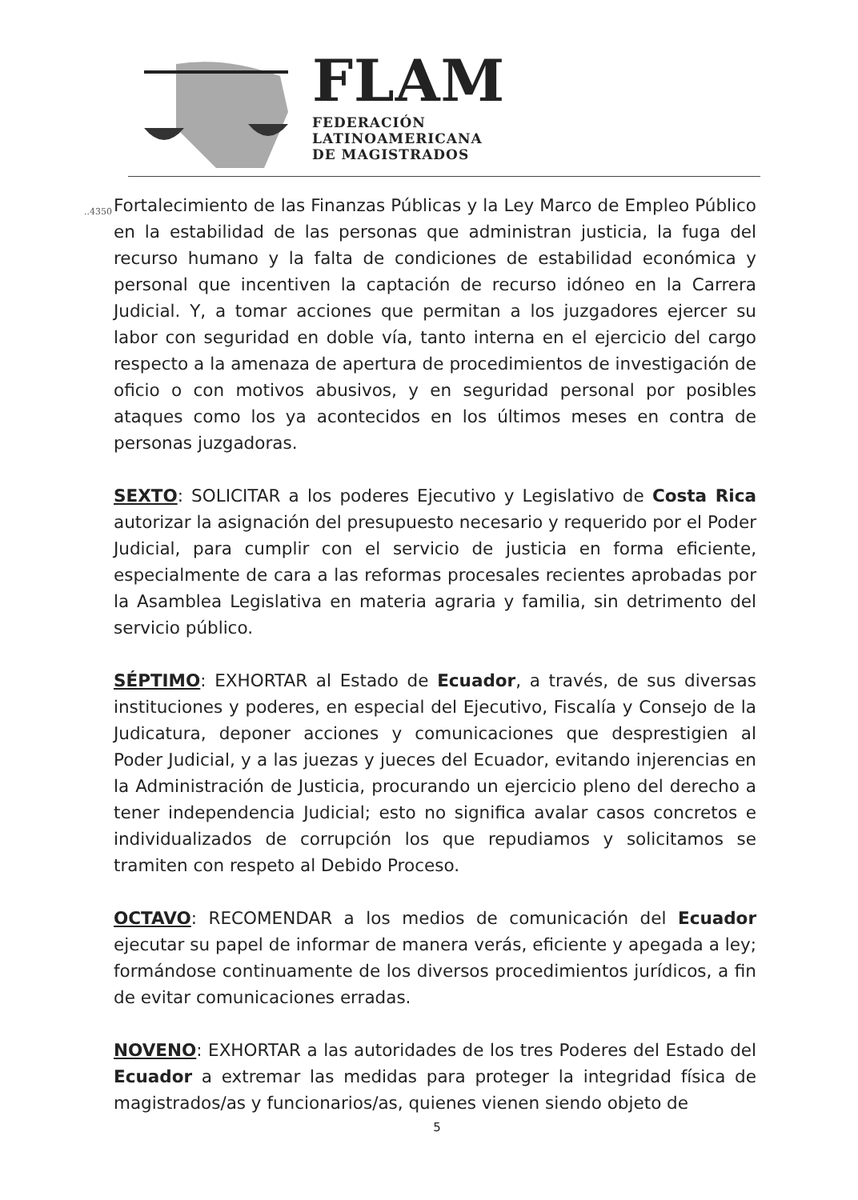FLAM
FEDERACIÓN
LATINOAMERICANA
DE MAGISTRADOS
..4350
Fortalecimiento de las Finanzas Públicas y la Ley Marco de Empleo Público en la estabilidad de las personas que administran justicia, la fuga del recurso humano y la falta de condiciones de estabilidad económica y personal que incentiven la captación de recurso idóneo en la Carrera Judicial. Y, a tomar acciones que permitan a los juzgadores ejercer su labor con seguridad en doble vía, tanto interna en el ejercicio del cargo respecto a la amenaza de apertura de procedimientos de investigación de oficio o con motivos abusivos, y en seguridad personal por posibles ataques como los ya acontecidos en los últimos meses en contra de personas juzgadoras.
SEXTO: SOLICITAR a los poderes Ejecutivo y Legislativo de Costa Rica autorizar la asignación del presupuesto necesario y requerido por el Poder Judicial, para cumplir con el servicio de justicia en forma eficiente, especialmente de cara a las reformas procesales recientes aprobadas por la Asamblea Legislativa en materia agraria y familia, sin detrimento del servicio público.
SÉPTIMO: EXHORTAR al Estado de Ecuador, a través, de sus diversas instituciones y poderes, en especial del Ejecutivo, Fiscalía y Consejo de la Judicatura, deponer acciones y comunicaciones que desprestigien al Poder Judicial, y a las juezas y jueces del Ecuador, evitando injerencias en la Administración de Justicia, procurando un ejercicio pleno del derecho a tener independencia Judicial; esto no significa avalar casos concretos e individualizados de corrupción los que repudiamos y solicitamos se tramiten con respeto al Debido Proceso.
OCTAVO: RECOMENDAR a los medios de comunicación del Ecuador ejecutar su papel de informar de manera verás, eficiente y apegada a ley; formándose continuamente de los diversos procedimientos jurídicos, a fin de evitar comunicaciones erradas.
NOVENO: EXHORTAR a las autoridades de los tres Poderes del Estado del Ecuador a extremar las medidas para proteger la integridad física de magistrados/as y funcionarios/as, quienes vienen siendo objeto de
5